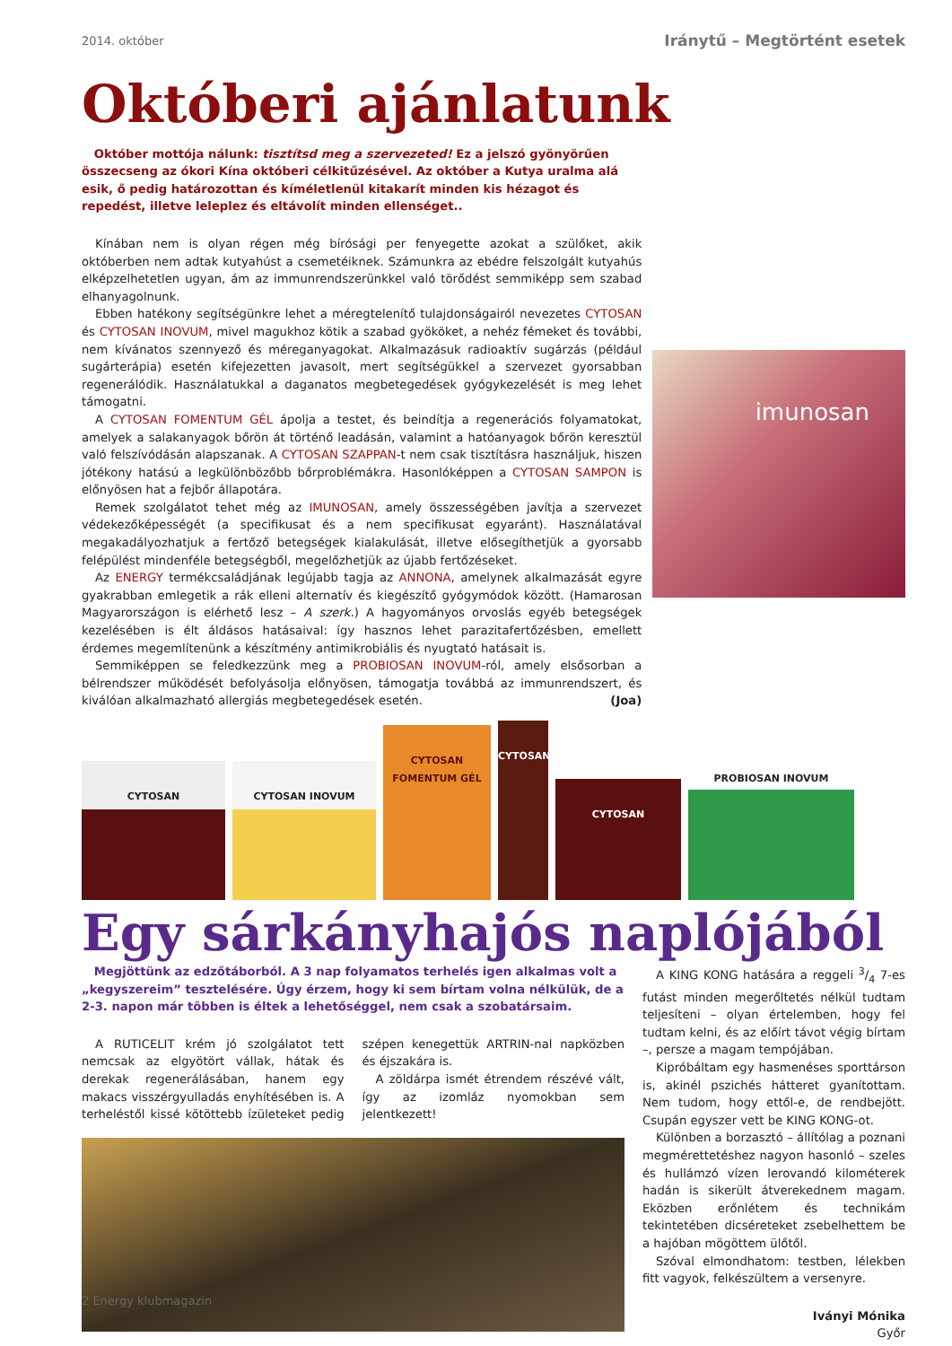2014. október Iránytű – Megtörtént esetek
Októberi ajánlatunk
Október mottója nálunk: tisztítsd meg a szervezeted! Ez a jelszó gyönyörűen összecseng az ókori Kína októberi célkitűzésével. Az október a Kutya uralma alá esik, ő pedig határozottan és kíméletlenül kitakarít minden kis hézagot és repedést, illetve leleplez és eltávolít minden ellenséget..
Kínában nem is olyan régen még bírósági per fenyegette azokat a szülőket, akik októberben nem adtak kutyahúst a csemetéiknek. Számunkra az ebédre felszolgált kutyahús elképzelhetetlen ugyan, ám az immunrendszerünkkel való törődést semmiképp sem szabad elhanyagolnunk.
Ebben hatékony segítségünkre lehet a méregtelenítő tulajdonságairól nevezetes CYTOSAN és CYTOSAN INOVUM, mivel magukhoz kötik a szabad gyököket, a nehéz fémeket és további, nem kívánatos szennyező és méreganyagokat. Alkalmazásuk radioaktív sugárzás (például sugárterápia) esetén kifejezetten javasolt, mert segítségükkel a szervezet gyorsabban regenerálódik. Használatukkal a daganatos megbetegedések gyógykezelését is meg lehet támogatni.
A CYTOSAN FOMENTUM GÉL ápolja a testet, és beindítja a regenerációs folyamatokat, amelyek a salakanyagok bőrön át történő leadásán, valamint a hatóanyagok bőrön keresztül való felszívódásán alapszanak. A CYTOSAN SZAPPAN-t nem csak tisztításra használjuk, hiszen jótékony hatású a legkülönbözőbb bőrproblémákra. Hasonlóképpen a CYTOSAN SAMPON is előnyösen hat a fejbőr állapotára.
Remek szolgálatot tehet még az IMUNOSAN, amely összességében javítja a szervezet védekezőképességét (a specifikusat és a nem specifikusat egyaránt). Használatával megakadályozhatjuk a fertőző betegségek kialakulását, illetve elősegíthetjük a gyorsabb felépülést mindenféle betegségből, megelőzhetjük az újabb fertőzéseket.
Az ENERGY termékcsaládjának legújabb tagja az ANNONA, amelynek alkalmazását egyre gyakrabban emlegetik a rák elleni alternatív és kiegészítő gyógymódok között. (Hamarosan Magyarországon is elérhető lesz – A szerk.) A hagyományos orvoslás egyéb betegségek kezelésében is élt áldásos hatásaival: így hasznos lehet parazitafertőzésben, emellett érdemes megemlítenünk a készítmény antimikrobiális és nyugtató hatásait is.
Semmiképpen se feledkezzünk meg a PROBIOSAN INOVUM-ról, amely elsősorban a bélrendszer működését befolyásolja előnyösen, támogatja továbbá az immunrendszert, és kiválóan alkalmazható allergiás megbetegedések esetén. (Joa)
imunosan
CYTOSAN
CYTOSAN INOVUM
CYTOSAN FOMENTUM GÉL
CYTOSAN
CYTOSAN
PROBIOSAN INOVUM
Egy sárkányhajós naplójából
Megjöttünk az edzőtáborból. A 3 nap folyamatos terhelés igen alkalmas volt a „kegyszereim” tesztelésére. Úgy érzem, hogy ki sem bírtam volna nélkülük, de a 2-3. napon már többen is éltek a lehetőséggel, nem csak a szobatársaim.
A RUTICELIT krém jó szolgálatot tett nemcsak az elgyötört vállak, hátak és derekak regenerálásában, hanem egy makacs visszérgyulladás enyhítésében is. A terheléstől kissé kötöttebb ízületeket pedig szépen kenegettük ARTRIN-nal napközben és éjszakára is.
A zöldárpa ismét étrendem részévé vált, így az izomláz nyomokban sem jelentkezett!
A KING KONG hatására a reggeli 3/4 7-es futást minden megerőltetés nélkül tudtam teljesíteni – olyan értelemben, hogy fel tudtam kelni, és az előírt távot végig bírtam –, persze a magam tempójában.
Kipróbáltam egy hasmenéses sporttárson is, akinél pszichés hátteret gyanítottam. Nem tudom, hogy ettől-e, de rendbejött. Csupán egyszer vett be KING KONG-ot.
Különben a borzasztó – állítólag a poznani megmérettetéshez nagyon hasonló – szeles és hullámzó vízen lerovandó kilométerek hadán is sikerült átverekednem magam. Eközben erőnlétem és technikám tekintetében dicséreteket zsebelhettem be a hajóban mögöttem ülőtől.
Szóval elmondhatom: testben, lélekben fitt vagyok, felkészültem a versenyre.
Iványi Mónika
Győr
2 Energy klubmagazin